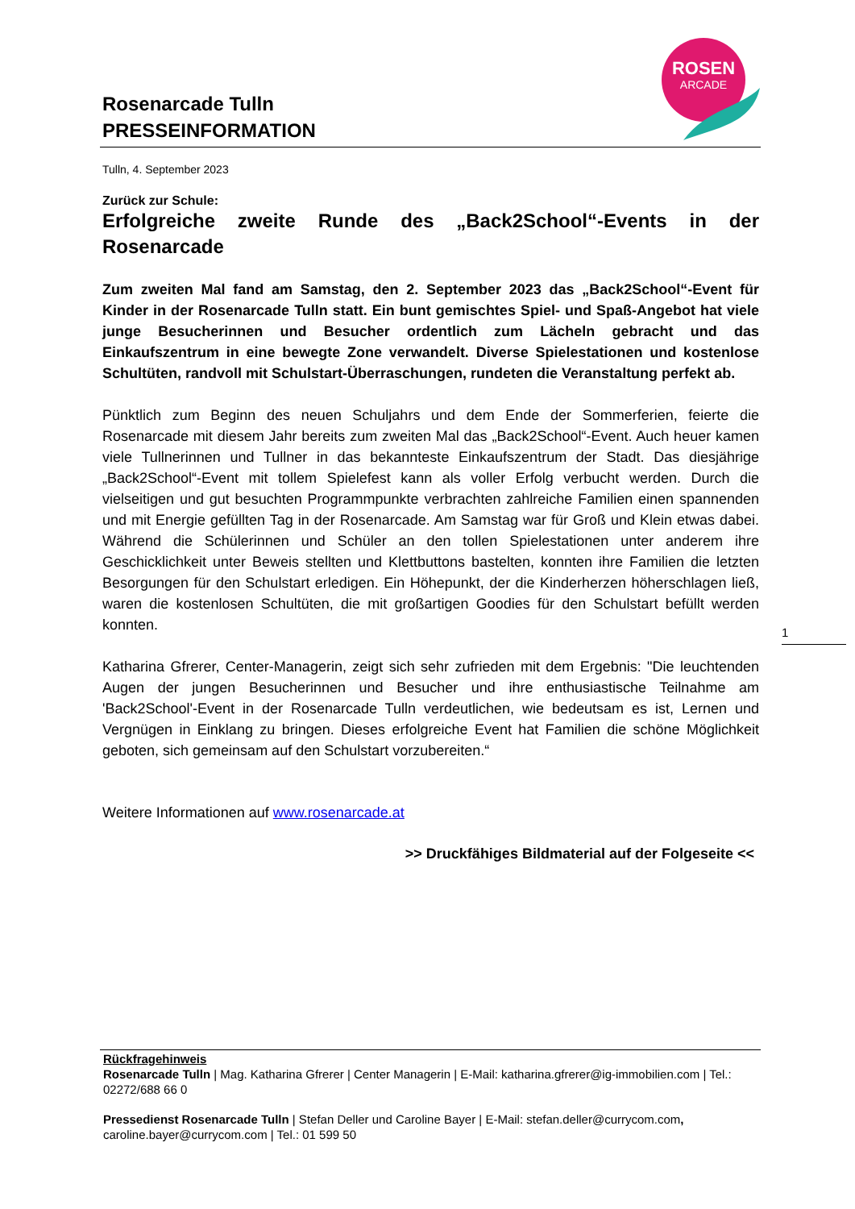ROSEN
ARCADE
Rosenarcade Tulln
PRESSEINFORMATION
Tulln, 4. September 2023
Zurück zur Schule:
Erfolgreiche zweite Runde des „Back2School“-Events in der Rosenarcade
Zum zweiten Mal fand am Samstag, den 2. September 2023 das „Back2School“-Event für Kinder in der Rosenarcade Tulln statt. Ein bunt gemischtes Spiel- und Spaß-Angebot hat viele junge Besucherinnen und Besucher ordentlich zum Lächeln gebracht und das Einkaufszentrum in eine bewegte Zone verwandelt. Diverse Spielestationen und kostenlose Schultüten, randvoll mit Schulstart-Überraschungen, rundeten die Veranstaltung perfekt ab.
Pünktlich zum Beginn des neuen Schuljahrs und dem Ende der Sommerferien, feierte die Rosenarcade mit diesem Jahr bereits zum zweiten Mal das „Back2School“-Event. Auch heuer kamen viele Tullnerinnen und Tullner in das bekannteste Einkaufszentrum der Stadt. Das diesjährige „Back2School“-Event mit tollem Spielefest kann als voller Erfolg verbucht werden. Durch die vielseitigen und gut besuchten Programmpunkte verbrachten zahlreiche Familien einen spannenden und mit Energie gefüllten Tag in der Rosenarcade. Am Samstag war für Groß und Klein etwas dabei. Während die Schülerinnen und Schüler an den tollen Spielestationen unter anderem ihre Geschicklichkeit unter Beweis stellten und Klettbuttons bastelten, konnten ihre Familien die letzten Besorgungen für den Schulstart erledigen. Ein Höhepunkt, der die Kinderherzen höherschlagen ließ, waren die kostenlosen Schultüten, die mit großartigen Goodies für den Schulstart befüllt werden konnten.
Katharina Gfrerer, Center-Managerin, zeigt sich sehr zufrieden mit dem Ergebnis: "Die leuchtenden Augen der jungen Besucherinnen und Besucher und ihre enthusiastische Teilnahme am 'Back2School'-Event in der Rosenarcade Tulln verdeutlichen, wie bedeutsam es ist, Lernen und Vergnügen in Einklang zu bringen. Dieses erfolgreiche Event hat Familien die schöne Möglichkeit geboten, sich gemeinsam auf den Schulstart vorzubereiten.“
Weitere Informationen auf www.rosenarcade.at
>> Druckfähiges Bildmaterial auf der Folgeseite <<
1
Rückfragehinweis
Rosenarcade Tulln | Mag. Katharina Gfrerer | Center Managerin | E-Mail: katharina.gfrerer@ig-immobilien.com | Tel.: 02272/688 66 0
Pressedienst Rosenarcade Tulln | Stefan Deller und Caroline Bayer | E-Mail: stefan.deller@currycom.com, caroline.bayer@currycom.com | Tel.: 01 599 50